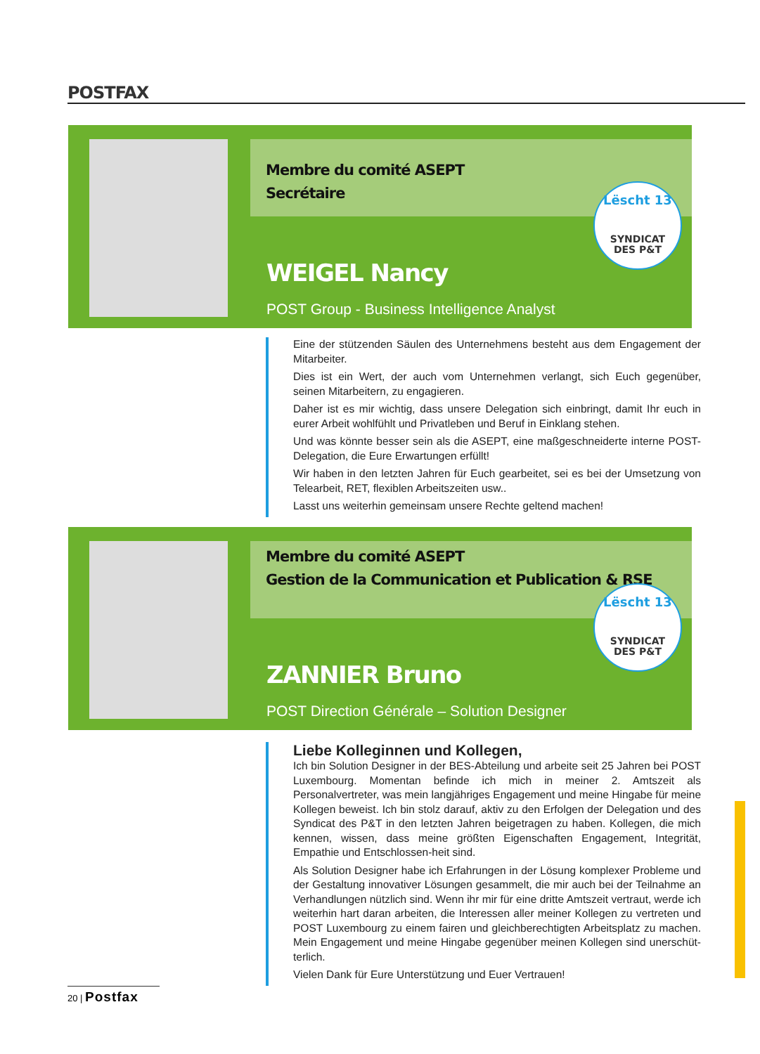POSTFAX
Membre du comité ASEPT
Secrétaire
Lëscht 13
SYNDICAT
DES P&T
WEIGEL Nancy
POST Group - Business Intelligence Analyst
Eine der stützenden Säulen des Unternehmens besteht aus dem Engagement der Mitarbeiter.
Dies ist ein Wert, der auch vom Unternehmen verlangt, sich Euch gegenüber, seinen Mitarbeitern, zu engagieren.
Daher ist es mir wichtig, dass unsere Delegation sich einbringt, damit Ihr euch in eurer Arbeit wohlfühlt und Privatleben und Beruf in Einklang stehen.
Und was könnte besser sein als die ASEPT, eine maßgeschneiderte interne POST-Delegation, die Eure Erwartungen erfüllt!
Wir haben in den letzten Jahren für Euch gearbeitet, sei es bei der Umsetzung von Telearbeit, RET, flexiblen Arbeitszeiten usw..
Lasst uns weiterhin gemeinsam unsere Rechte geltend machen!
Membre du comité ASEPT
Gestion de la Communication et Publication & RSE
Lëscht 13
SYNDICAT
DES P&T
ZANNIER Bruno
POST Direction Générale – Solution Designer
Liebe Kolleginnen und Kollegen,
Ich bin Solution Designer in der BES-Abteilung und arbeite seit 25 Jahren bei POST Luxembourg. Momentan befinde ich mich in meiner 2. Amtszeit als Personalvertreter, was mein langjähriges Engagement und meine Hingabe für meine Kollegen beweist. Ich bin stolz darauf, aktiv zu den Erfolgen der Delegation und des Syndicat des P&T in den letzten Jahren beigetragen zu haben. Kollegen, die mich kennen, wissen, dass meine größten Eigenschaften Engagement, Integrität, Empathie und Entschlossen-heit sind.
Als Solution Designer habe ich Erfahrungen in der Lösung komplexer Probleme und der Gestaltung innovativer Lösungen gesammelt, die mir auch bei der Teilnahme an Verhandlungen nützlich sind. Wenn ihr mir für eine dritte Amtszeit vertraut, werde ich weiterhin hart daran arbeiten, die Interessen aller meiner Kollegen zu vertreten und POST Luxembourg zu einem fairen und gleichberechtigten Arbeitsplatz zu machen. Mein Engagement und meine Hingabe gegenüber meinen Kollegen sind unerschüt-terlich.
Vielen Dank für Eure Unterstützung und Euer Vertrauen!
20 | Postfax